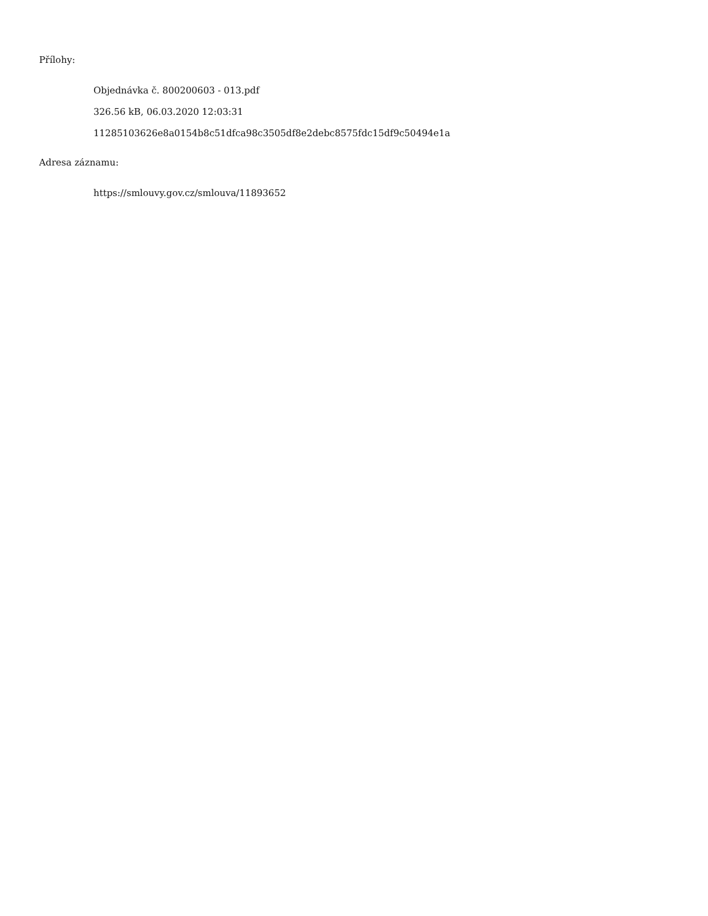Přílohy:
Objednávka č. 800200603 - 013.pdf
326.56 kB, 06.03.2020 12:03:31
11285103626e8a0154b8c51dfca98c3505df8e2debc8575fdc15df9c50494e1a
Adresa záznamu:
https://smlouvy.gov.cz/smlouva/11893652